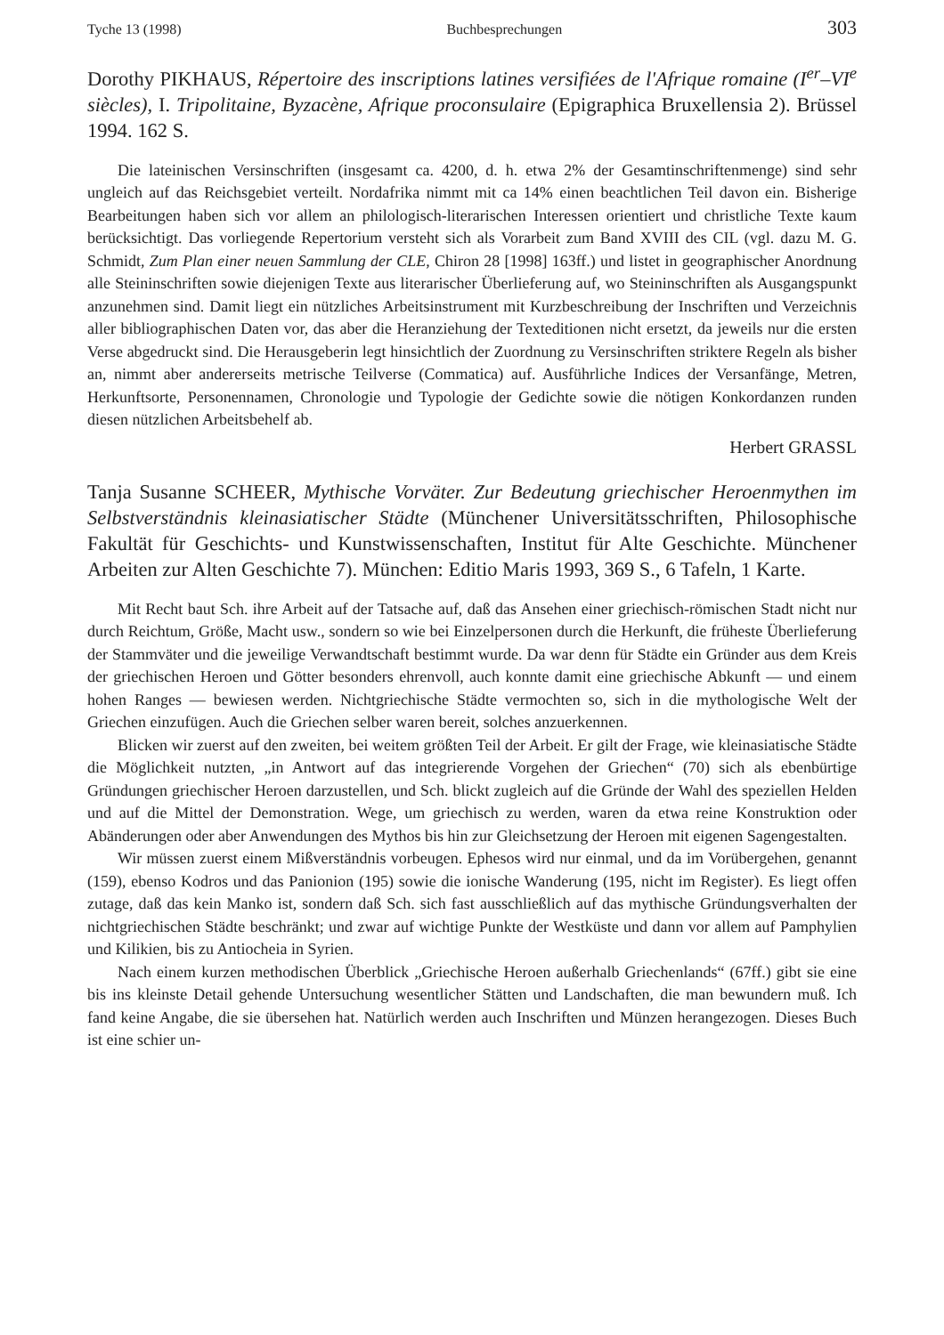Tyche 13 (1998) Buchbesprechungen 303
Dorothy PIKHAUS, Répertoire des inscriptions latines versifiées de l'Afrique romaine (I<sup>er</sup>–VI<sup>e</sup> siècles), I. Tripolitaine, Byzacène, Afrique proconsulaire (Epigraphica Bruxellensia 2). Brüssel 1994. 162 S.
Die lateinischen Versinschriften (insgesamt ca. 4200, d. h. etwa 2% der Gesamtinschriftenmenge) sind sehr ungleich auf das Reichsgebiet verteilt. Nordafrika nimmt mit ca 14% einen beachtlichen Teil davon ein. Bisherige Bearbeitungen haben sich vor allem an philologisch-literarischen Interessen orientiert und christliche Texte kaum berücksichtigt. Das vorliegende Repertorium versteht sich als Vorarbeit zum Band XVIII des CIL (vgl. dazu M. G. Schmidt, Zum Plan einer neuen Sammlung der CLE, Chiron 28 [1998] 163ff.) und listet in geographischer Anordnung alle Steininschriften sowie diejenigen Texte aus literarischer Überlieferung auf, wo Steininschriften als Ausgangspunkt anzunehmen sind. Damit liegt ein nützliches Arbeitsinstrument mit Kurzbeschreibung der Inschriften und Verzeichnis aller bibliographischen Daten vor, das aber die Heranziehung der Texteditionen nicht ersetzt, da jeweils nur die ersten Verse abgedruckt sind. Die Herausgeberin legt hinsichtlich der Zuordnung zu Versinschriften striktere Regeln als bisher an, nimmt aber andererseits metrische Teilverse (Commatica) auf. Ausführliche Indices der Versanfänge, Metren, Herkunftsorte, Personennamen, Chronologie und Typologie der Gedichte sowie die nötigen Konkordanzen runden diesen nützlichen Arbeitsbehelf ab.
Herbert GRASSL
Tanja Susanne SCHEER, Mythische Vorväter. Zur Bedeutung griechischer Heroenmythen im Selbstverständnis kleinasiatischer Städte (Münchener Universitätsschriften, Philosophische Fakultät für Geschichts- und Kunstwissenschaften, Institut für Alte Geschichte. Münchener Arbeiten zur Alten Geschichte 7). München: Editio Maris 1993, 369 S., 6 Tafeln, 1 Karte.
Mit Recht baut Sch. ihre Arbeit auf der Tatsache auf, daß das Ansehen einer griechisch-römischen Stadt nicht nur durch Reichtum, Größe, Macht usw., sondern so wie bei Einzelpersonen durch die Herkunft, die früheste Überlieferung der Stammväter und die jeweilige Verwandtschaft bestimmt wurde. Da war denn für Städte ein Gründer aus dem Kreis der griechischen Heroen und Götter besonders ehrenvoll, auch konnte damit eine griechische Abkunft — und einem hohen Ranges — bewiesen werden. Nichtgriechische Städte vermochten so, sich in die mythologische Welt der Griechen einzufügen. Auch die Griechen selber waren bereit, solches anzuerkennen.
Blicken wir zuerst auf den zweiten, bei weitem größten Teil der Arbeit. Er gilt der Frage, wie kleinasiatische Städte die Möglichkeit nutzten, „in Antwort auf das integrierende Vorgehen der Griechen“ (70) sich als ebenbürtige Gründungen griechischer Heroen darzustellen, und Sch. blickt zugleich auf die Gründe der Wahl des speziellen Helden und auf die Mittel der Demonstration. Wege, um griechisch zu werden, waren da etwa reine Konstruktion oder Abänderungen oder aber Anwendungen des Mythos bis hin zur Gleichsetzung der Heroen mit eigenen Sagengestalten.
Wir müssen zuerst einem Mißverständnis vorbeugen. Ephesos wird nur einmal, und da im Vorübergehen, genannt (159), ebenso Kodros und das Panionion (195) sowie die ionische Wanderung (195, nicht im Register). Es liegt offen zutage, daß das kein Manko ist, sondern daß Sch. sich fast ausschließlich auf das mythische Gründungsverhalten der nichtgriechischen Städte beschränkt; und zwar auf wichtige Punkte der Westküste und dann vor allem auf Pamphylien und Kilikien, bis zu Antiocheia in Syrien.
Nach einem kurzen methodischen Überblick „Griechische Heroen außerhalb Griechenlands“ (67ff.) gibt sie eine bis ins kleinste Detail gehende Untersuchung wesentlicher Stätten und Landschaften, die man bewundern muß. Ich fand keine Angabe, die sie übersehen hat. Natürlich werden auch Inschriften und Münzen herangezogen. Dieses Buch ist eine schier un-